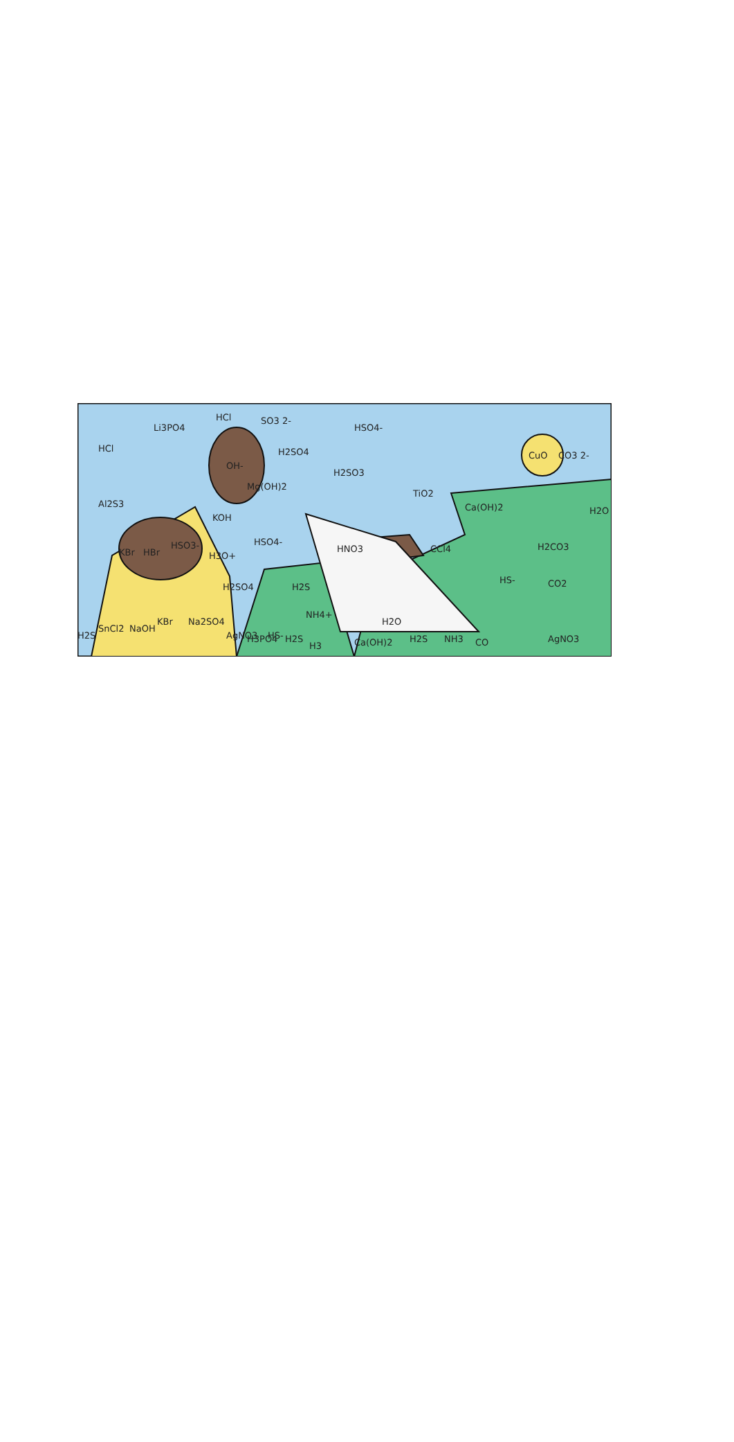HCl
Li3PO4
HCl
SO3 2-
H2SO4
HSO4-
CuO
CO3 2-
Al2S3
OH-
Mg(OH)2
H2SO3
TiO2
Ca(OH)2
H2O
KBr
HBr
HSO3-
KOH
H3O+
HSO4-
HNO3
CCl4
H2CO3
H2SO4
H2S
HS-
CO2
NH4+
H2S
SnCl2
NaOH
KBr
Na2SO4
AgNO3
H3PO4
HS-
H2S
H3
Ca(OH)2
H2O
H2S
NH3
CO
AgNO3